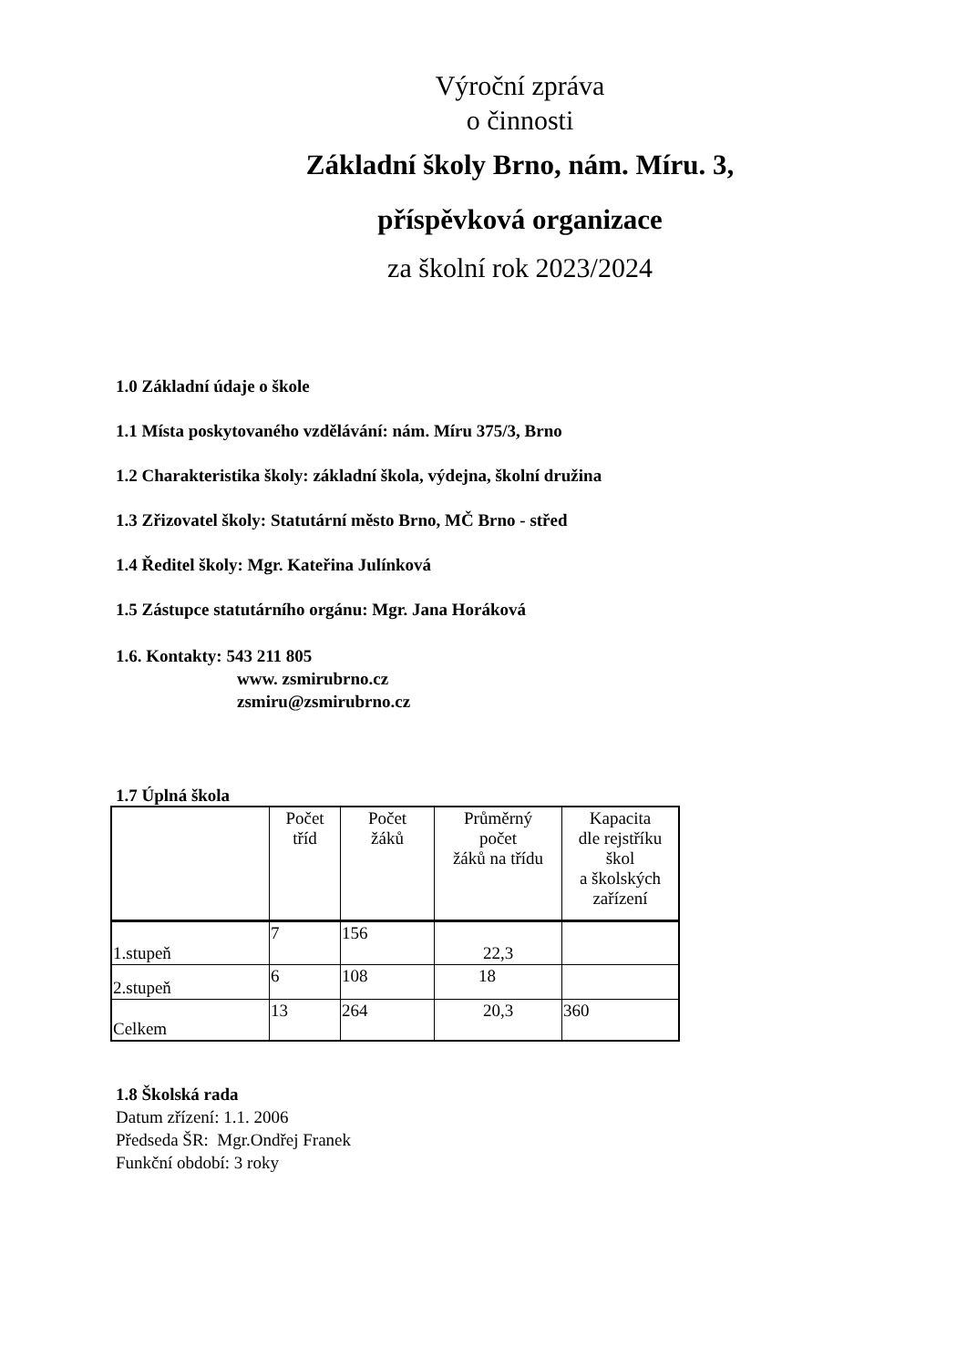Výroční zpráva
o činnosti
Základní školy Brno, nám. Míru. 3,
příspěvková organizace
za školní rok 2023/2024
1.0 Základní údaje o škole
1.1 Místa poskytovaného vzdělávání: nám. Míru 375/3, Brno
1.2 Charakteristika školy: základní škola, výdejna, školní družina
1.3 Zřizovatel školy: Statutární město Brno, MČ Brno - střed
1.4 Ředitel školy: Mgr. Kateřina Julínková
1.5 Zástupce statutárního orgánu: Mgr. Jana Horáková
1.6. Kontakty: 543 211 805
www. zsmirubrno.cz
zsmiru@zsmirubrno.cz
1.7 Úplná škola
| | Počet tříd | Počet žáků | Průměrný počet žáků na třídu | Kapacita dle rejstříku škol a školských zařízení |
| --- | --- | --- | --- | --- |
| 1.stupeň | 7 | 156 | 22,3 | |
| 2.stupeň | 6 | 108 | 18 | |
| Celkem | 13 | 264 | 20,3 | 360 |
1.8 Školská rada
Datum zřízení: 1.1. 2006
Předseda ŠR: Mgr.Ondřej Franek
Funkční období: 3 roky